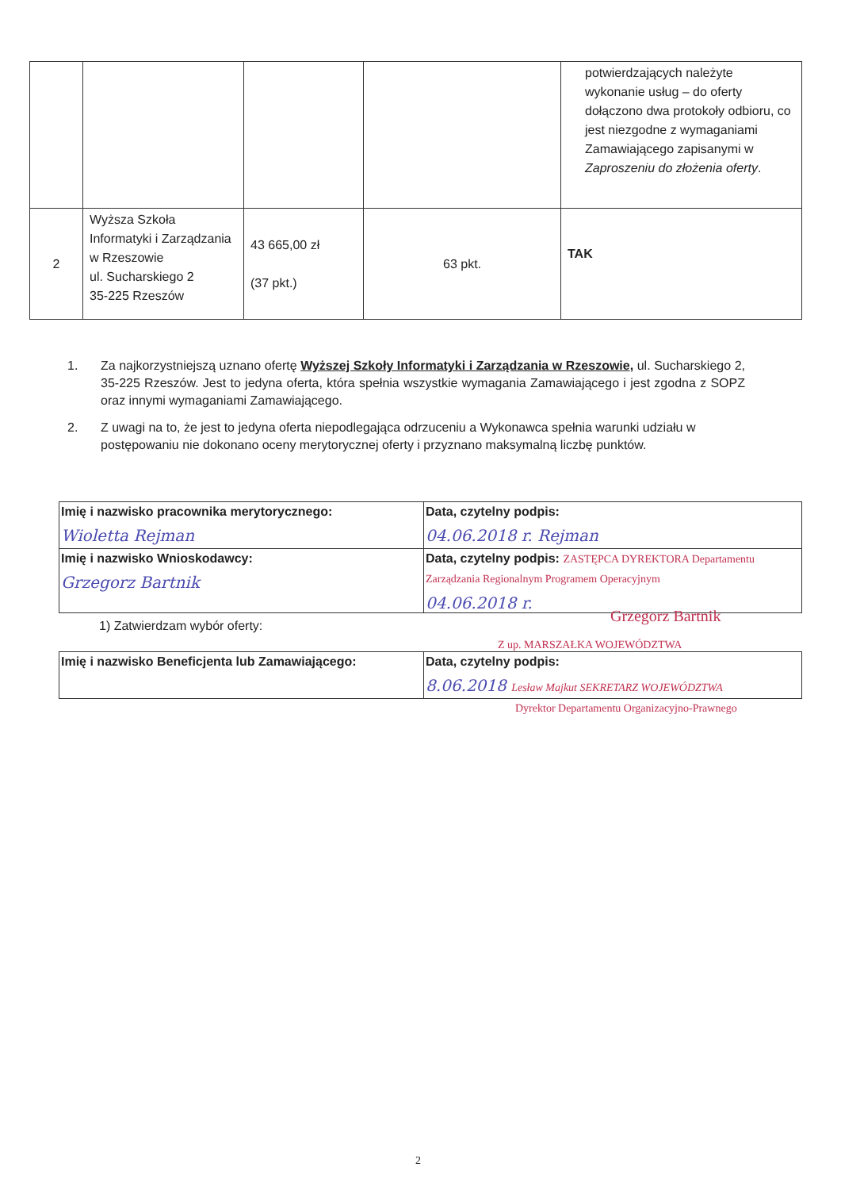| | | | | potwierdzających należyte wykonanie usług – do oferty dołączono dwa protokoły odbioru, co jest niezgodne z wymaganiami Zamawiającego zapisanymi w Zaproszeniu do złożenia oferty . |
| 2 | Wyższa Szkoła Informatyki i Zarządzania w Rzeszowie ul. Sucharskiego 2 35-225 Rzeszów | 43 665,00 zł (37 pkt.) | 63 pkt. | TAK |
1. Za najkorzystniejszą uznano ofertę Wyższej Szkoły Informatyki i Zarządzania w Rzeszowie, ul. Sucharskiego 2, 35-225 Rzeszów. Jest to jedyna oferta, która spełnia wszystkie wymagania Zamawiającego i jest zgodna z SOPZ oraz innymi wymaganiami Zamawiającego.
2. Z uwagi na to, że jest to jedyna oferta niepodlegająca odrzuceniu a Wykonawca spełnia warunki udziału w postępowaniu nie dokonano oceny merytorycznej oferty i przyznano maksymalną liczbę punktów.
| Imię i nazwisko pracownika merytorycznego: Wioletta Rejman | Data, czytelny podpis: 04.06.2018 r. Rejman |
| Imię i nazwisko Wnioskodawcy: Grzegorz Bartnik | Data, czytelny podpis: ZASTĘPCA DYREKTORA Departamentu Zarządzania Regionalnym Programem Operacyjnym 04.06.2018 r. |
1) Zatwierdzam wybór oferty:
Grzegorz Bartnik
Z up. MARSZAŁKA WOJEWÓDZTWA
| Imię i nazwisko Beneficjenta lub Zamawiającego: | Data, czytelny podpis: 8.06.2018 Lesław Majkut SEKRETARZ WOJEWÓDZTWA |
Dyrektor Departamentu Organizacyjno-Prawnego
2